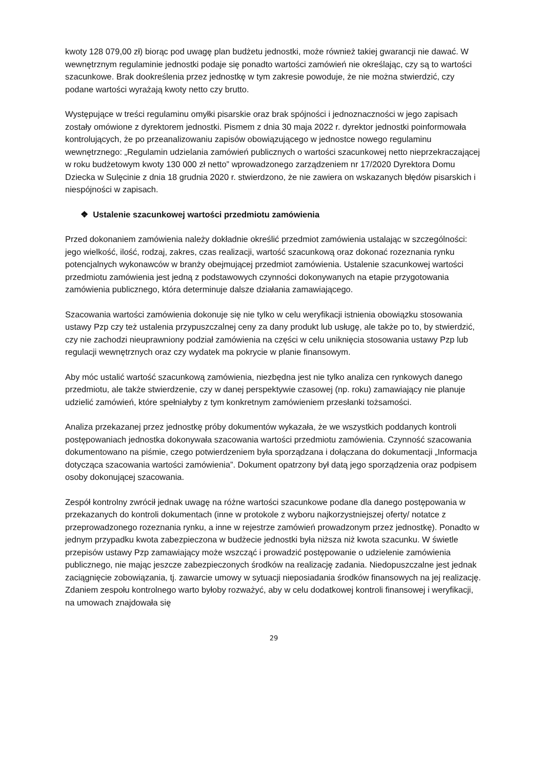kwoty 128 079,00 zł) biorąc pod uwagę plan budżetu jednostki, może również takiej gwarancji nie dawać. W wewnętrznym regulaminie jednostki podaje się ponadto wartości zamówień nie określając, czy są to wartości szacunkowe. Brak dookreślenia przez jednostkę w tym zakresie powoduje, że nie można stwierdzić, czy podane wartości wyrażają kwoty netto czy brutto.
Występujące w treści regulaminu omyłki pisarskie oraz brak spójności i jednoznaczności w jego zapisach zostały omówione z dyrektorem jednostki. Pismem z dnia 30 maja 2022 r. dyrektor jednostki poinformowała kontrolujących, że po przeanalizowaniu zapisów obowiązującego w jednostce nowego regulaminu wewnętrznego: „Regulamin udzielania zamówień publicznych o wartości szacunkowej netto nieprzekraczającej w roku budżetowym kwoty 130 000 zł netto” wprowadzonego zarządzeniem nr 17/2020 Dyrektora Domu Dziecka w Sulęcinie z dnia 18 grudnia 2020 r. stwierdzono, że nie zawiera on wskazanych błędów pisarskich i niespójności w zapisach.
❖ Ustalenie szacunkowej wartości przedmiotu zamówienia
Przed dokonaniem zamówienia należy dokładnie określić przedmiot zamówienia ustalając w szczególności: jego wielkość, ilość, rodzaj, zakres, czas realizacji, wartość szacunkową oraz dokonać rozeznania rynku potencjalnych wykonawców w branży obejmującej przedmiot zamówienia. Ustalenie szacunkowej wartości przedmiotu zamówienia jest jedną z podstawowych czynności dokonywanych na etapie przygotowania zamówienia publicznego, która determinuje dalsze działania zamawiającego.
Szacowania wartości zamówienia dokonuje się nie tylko w celu weryfikacji istnienia obowiązku stosowania ustawy Pzp czy też ustalenia przypuszczalnej ceny za dany produkt lub usługę, ale także po to, by stwierdzić, czy nie zachodzi nieuprawniony podział zamówienia na części w celu uniknięcia stosowania ustawy Pzp lub regulacji wewnętrznych oraz czy wydatek ma pokrycie w planie finansowym.
Aby móc ustalić wartość szacunkową zamówienia, niezbędna jest nie tylko analiza cen rynkowych danego przedmiotu, ale także stwierdzenie, czy w danej perspektywie czasowej (np. roku) zamawiający nie planuje udzielić zamówień, które spełniałyby z tym konkretnym zamówieniem przesłanki tożsamości.
Analiza przekazanej przez jednostkę próby dokumentów wykazała, że we wszystkich poddanych kontroli postępowaniach jednostka dokonywała szacowania wartości przedmiotu zamówienia. Czynność szacowania dokumentowano na piśmie, czego potwierdzeniem była sporządzana i dołączana do dokumentacji „Informacja dotycząca szacowania wartości zamówienia”. Dokument opatrzony był datą jego sporządzenia oraz podpisem osoby dokonującej szacowania.
Zespół kontrolny zwrócił jednak uwagę na różne wartości szacunkowe podane dla danego postępowania w przekazanych do kontroli dokumentach (inne w protokole z wyboru najkorzystniejszej oferty/ notatce z przeprowadzonego rozeznania rynku, a inne w rejestrze zamówień prowadzonym przez jednostkę). Ponadto w jednym przypadku kwota zabezpieczona w budżecie jednostki była niższa niż kwota szacunku. W świetle przepisów ustawy Pzp zamawiający może wszcząć i prowadzić postępowanie o udzielenie zamówienia publicznego, nie mając jeszcze zabezpieczonych środków na realizację zadania. Niedopuszczalne jest jednak zaciągnięcie zobowiązania, tj. zawarcie umowy w sytuacji nieposiadania środków finansowych na jej realizację. Zdaniem zespołu kontrolnego warto byłoby rozważyć, aby w celu dodatkowej kontroli finansowej i weryfikacji, na umowach znajdowała się
29